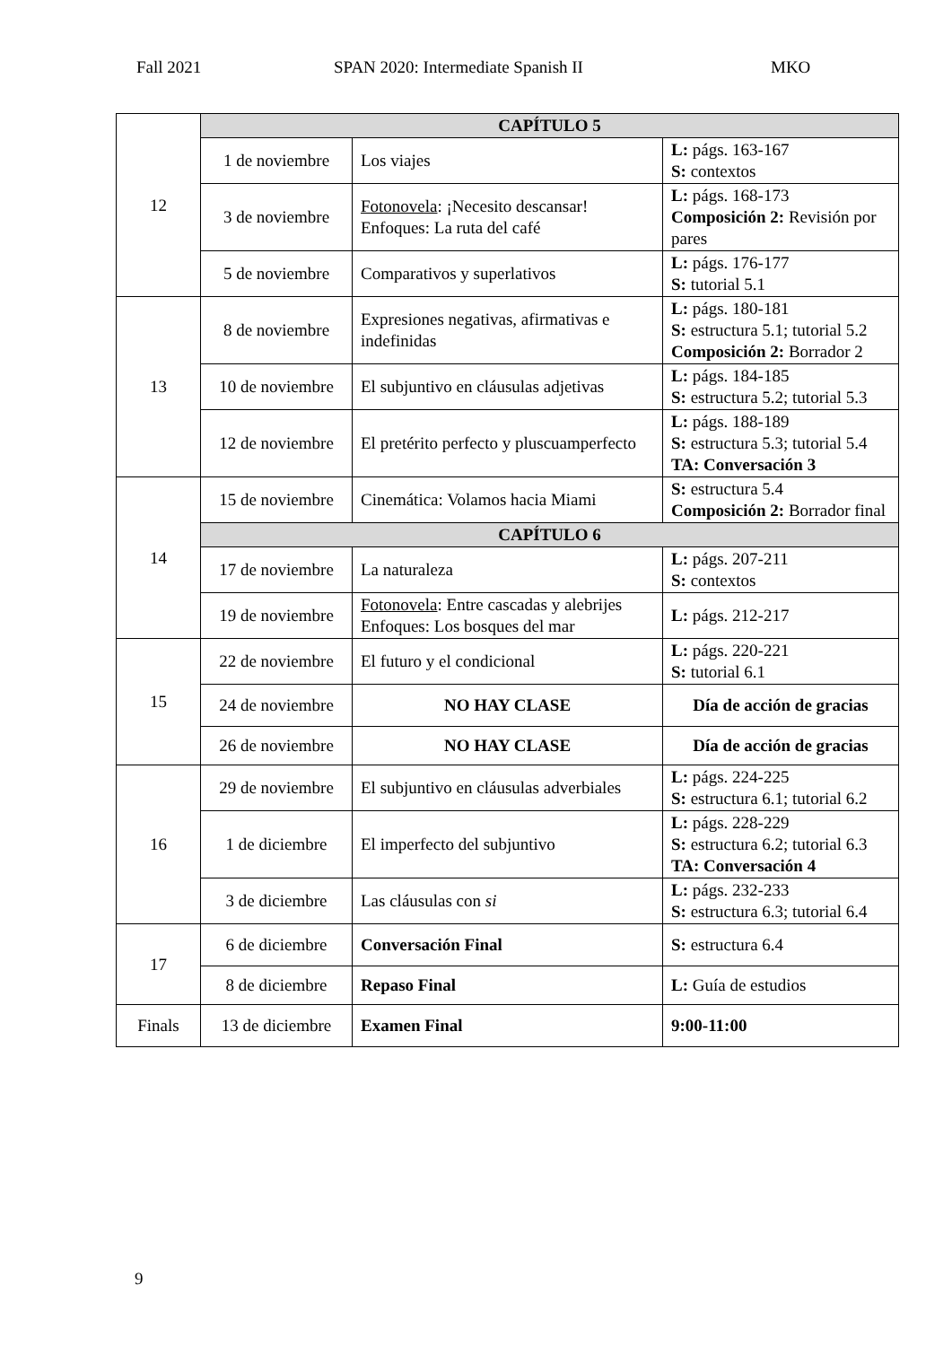Fall 2021 SPAN 2020: Intermediate Spanish II MKO
| 12 | CAPÍTULO 5 | | |
| | 1 de noviembre | Los viajes | L: págs. 163-167 S: contextos |
| | 3 de noviembre | Fotonovela : ¡Necesito descansar! Enfoques: La ruta del café | L: págs. 168-173 Composición 2: Revisión por pares |
| | 5 de noviembre | Comparativos y superlativos | L: págs. 176-177 S: tutorial 5.1 |
| 13 | 8 de noviembre | Expresiones negativas, afirmativas e indefinidas | L: págs. 180-181 S: estructura 5.1; tutorial 5.2 Composición 2: Borrador 2 |
| | 10 de noviembre | El subjuntivo en cláusulas adjetivas | L: págs. 184-185 S: estructura 5.2; tutorial 5.3 |
| | 12 de noviembre | El pretérito perfecto y pluscuamperfecto | L: págs. 188-189 S: estructura 5.3; tutorial 5.4 TA: Conversación 3 |
| 14 | 15 de noviembre | Cinemática: Volamos hacia Miami | S: estructura 5.4 Composición 2: Borrador final |
| | CAPÍTULO 6 | | |
| | 17 de noviembre | La naturaleza | L: págs. 207-211 S: contextos |
| | 19 de noviembre | Fotonovela : Entre cascadas y alebrijes Enfoques: Los bosques del mar | L: págs. 212-217 |
| 15 | 22 de noviembre | El futuro y el condicional | L: págs. 220-221 S: tutorial 6.1 |
| | 24 de noviembre | NO HAY CLASE | Día de acción de gracias |
| | 26 de noviembre | NO HAY CLASE | Día de acción de gracias |
| 16 | 29 de noviembre | El subjuntivo en cláusulas adverbiales | L: págs. 224-225 S: estructura 6.1; tutorial 6.2 |
| | 1 de diciembre | El imperfecto del subjuntivo | L: págs. 228-229 S: estructura 6.2; tutorial 6.3 TA: Conversación 4 |
| | 3 de diciembre | Las cláusulas con si | L: págs. 232-233 S: estructura 6.3; tutorial 6.4 |
| 17 | 6 de diciembre | Conversación Final | S: estructura 6.4 |
| | 8 de diciembre | Repaso Final | L: Guía de estudios |
| Finals | 13 de diciembre | Examen Final | 9:00-11:00 |
9